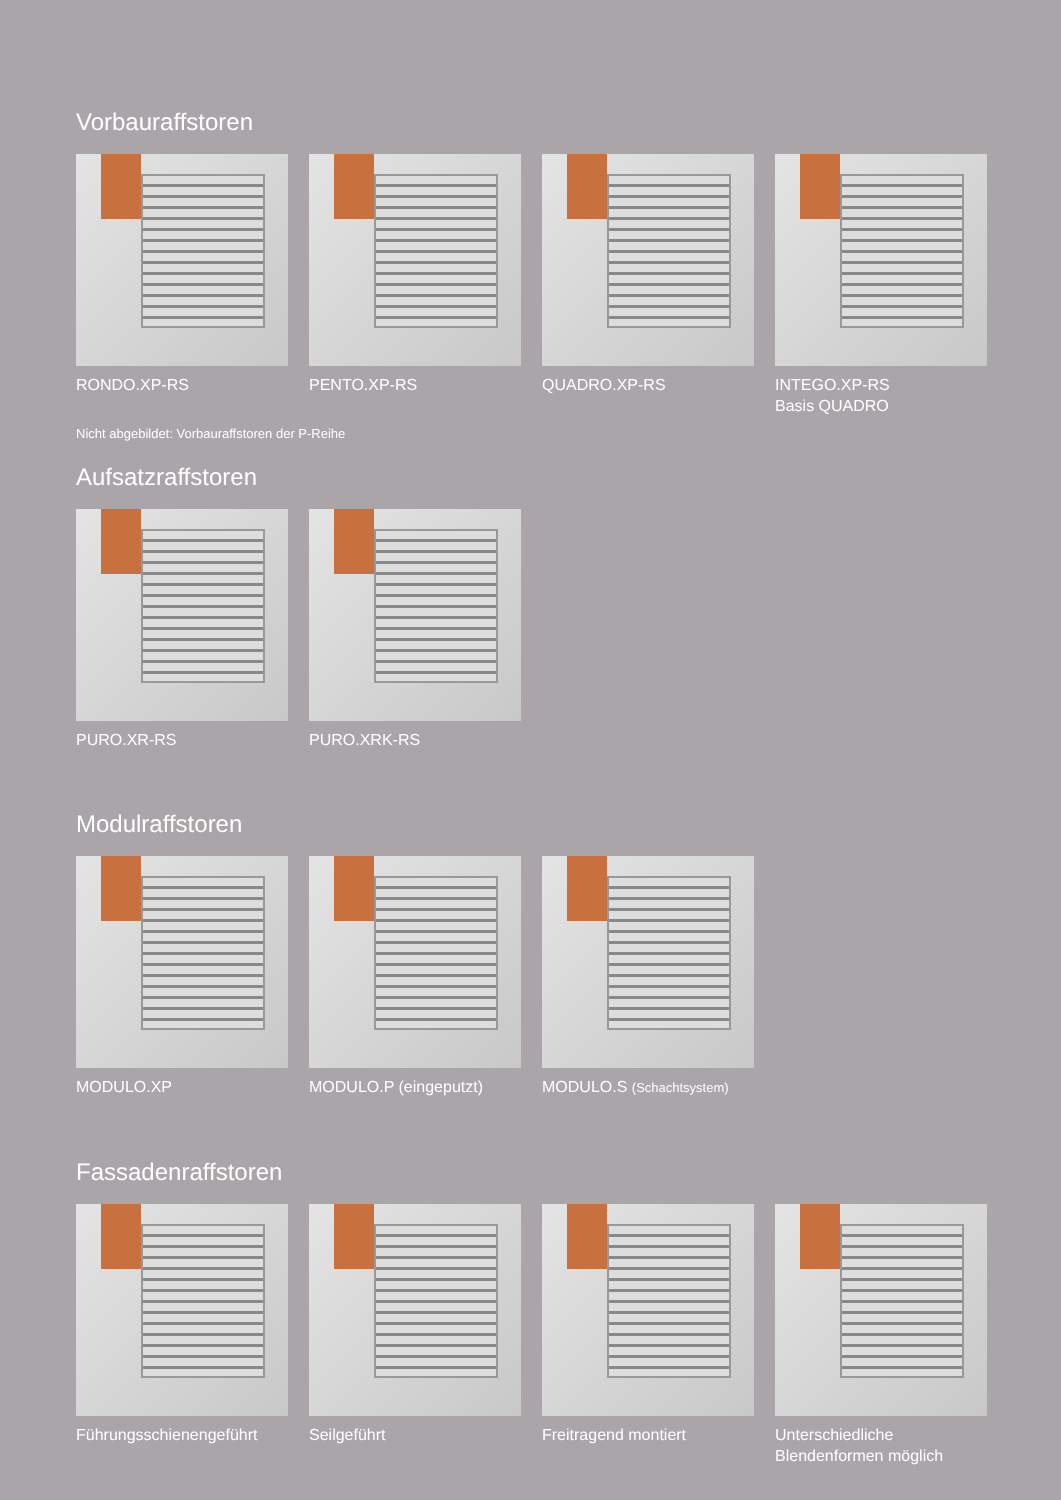Vorbauraffstoren
RONDO.XP-RS PENTO.XP-RS QUADRO.XP-RS INTEGO.XP-RS
Basis QUADRO
Nicht abgebildet: Vorbauraffstoren der P-Reihe
Aufsatzraffstoren
PURO.XR-RS PURO.XRK-RS
Modulraffstoren
MODULO.XP MODULO.P (eingeputzt) MODULO.S (Schachtsystem)
Fassadenraffstoren
Führungsschienengeführt
Seilgeführt Freitragend montiert Unterschiedliche
Blendenformen möglich